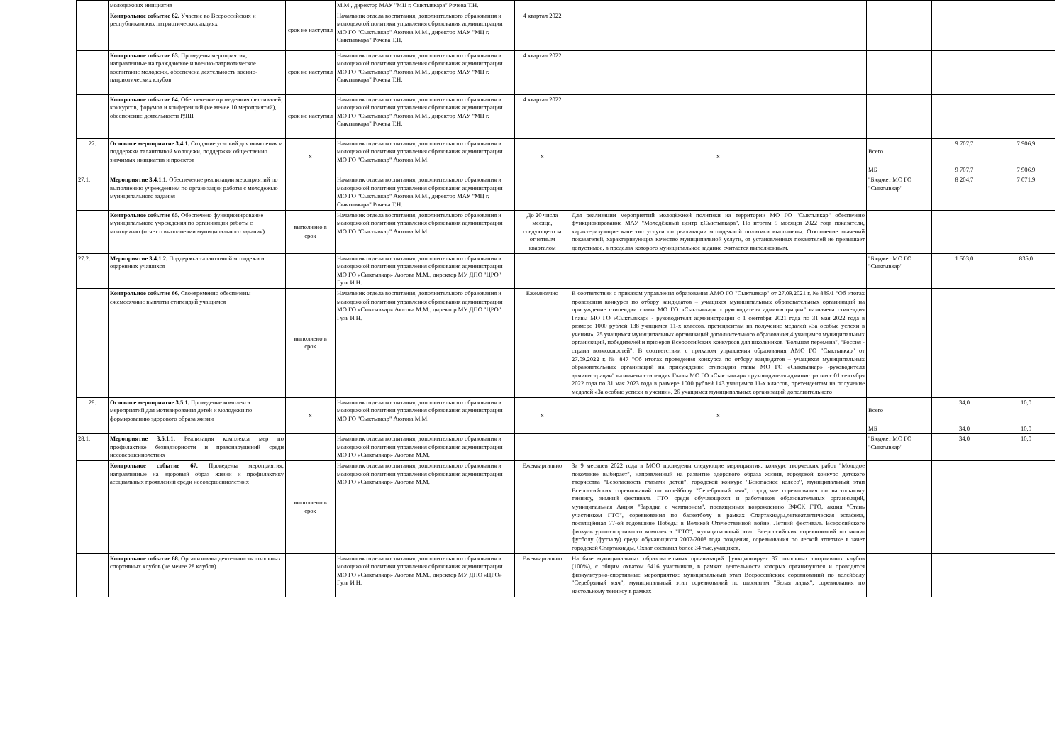| | молодежных инициатив | | М.М., директор МАУ "МЦ г. Сыктывкара" Рочева Т.Н. | | | | | |
| | Контрольное событие 62. Участие во Всероссийских и республиканских патриотических акциях | срок не наступил | Начальник отдела воспитания, дополнительного образования и молодежной политики управления образования администрации МО ГО "Сыктывкар" Аюгова М.М., директор МАУ "МЦ г. Сыктывкара" Рочева Т.Н. | 4 квартал 2022 | | | | |
| | Контрольное событие 63. Проведены мероприятия, направленные на гражданское и военно-патриотическое воспитание молодежи, обеспечена деятельность военно-патриотических клубов | срок не наступил | Начальник отдела воспитания, дополнительного образования и молодежной политики управления образования администрации МО ГО "Сыктывкар" Аюгова М.М., директор МАУ "МЦ г. Сыктывкара" Рочева Т.Н. | 4 квартал 2022 | | | | |
| | Контрольное событие 64. Обеспечение проведенния фестивалей, конкурсов, форумов и конференций (не менее 10 мероприятий), обеспечение деятельности РДШ | срок не наступил | Начальник отдела воспитания, дополнительного образования и молодежной политики управления образования администрации МО ГО "Сыктывкар" Аюгова М.М., директор МАУ "МЦ г. Сыктывкара" Рочева Т.Н. | 4 квартал 2022 | | | | |
| 27. | Основное мероприятие 3.4.1. Создание условий для выявления и поддержки талантливой молодежи, поддержки общественно значимых инициатив и проектов | х | Начальник отдела воспитания, дополнительного образования и молодежной политики управления образования администрации МО ГО "Сыктывкар" Аюгова М.М. | х | х | Всего | 9 707,7 | 7 906,9 |
| | | | | | | МБ | 9 707,7 | 7 906,9 |
| 27.1. | Мероприятие 3.4.1.1. Обеспечение реализации мероприятий по выполнению учреждением по организации работы с молодежью муниципального задания | | Начальник отдела воспитания, дополнительного образования и молодежной политики управления образования администрации МО ГО "Сыктывкар" Аюгова М.М., директор МАУ "МЦ г. Сыктывкара" Рочева Т.Н. | | | "Бюджет МО ГО "Сыктывкар" | 8 204,7 | 7 071,9 |
| | Контрольное событие 65. Обеспечено функционирование муниципального учреждения по организации работы с молодежью (отчет о выполнении муниципального задания) | выполнено в срок | Начальник отдела воспитания, дополнительного образования и молодежной политики управления образования администрации МО ГО "Сыктывкар" Аюгова М.М. | До 20 числа месяца, следующего за отчетным кварталом | Для реализации мероприятий молодёжной политики на территории МО ГО "Сыктывкар" обеспечено функционирование МАУ "Молодёжный центр г.Сыктывкара". По итогам 9 месяцев 2022 года показатели, характеризующие качество услуги по реализации молодежной политики выполнены. Отклонение значений показателей, характеризующих качество муниципальной услуги, от установленных показателей не превышает допустимое, в пределах которого муниципальное задание считается выполненным. | | | |
| 27.2. | Мероприятие 3.4.1.2. Поддержка талантливой молодежи и одаренных учащихся | | Начальник отдела воспитания, дополнительного образования и молодежной политики управления образования администрации МО ГО «Сыктывкар» Аюгова М.М., директор МУ ДПО "ЦРО" Гузь И.Н. | | | "Бюджет МО ГО "Сыктывкар" | 1 503,0 | 835,0 |
| | Контрольное событие 66. Своевременно обеспечены ежемесячные выплаты стипендий учащимся | выполнено в срок | Начальник отдела воспитания, дополнительного образования и молодежной политики управления образования администрации МО ГО «Сыктывкар» Аюгова М.М., директор МУ ДПО "ЦРО" Гузь И.Н. | Ежемесячно | В соответствии с приказом управления образования АМО ГО "Сыктывкар" от 27.09.2021 г. № 889/1 "Об итогах проведения конкурса по отбору кандидатов – учащихся муниципальных образовательных организаций на присуждение стипендии главы МО ГО «Сыктывкар» - руководителя администрации" назначена стипендия Главы МО ГО «Сыктывкар» - руководителя администрации с 1 сентября 2021 года по 31 мая 2022 года в размере 1000 рублей 138 учащимся 11-х классов, претендентам на получение медалей «За особые успехи в учении», 25 учащимся муниципальных организаций дополнительного образования,4 учащимся муниципальных организаций, победителей и призеров Всероссийских конкурсов для школьников "Большая перемена", "Россия - страна возможностей". В соответствии с приказом управления образования АМО ГО "Сыктывкар" от 27.09.2022 г. № 847 "Об итогах проведения конкурса по отбору кандидатов – учащихся муниципальных образовательных организаций на присуждение стипендии главы МО ГО «Сыктывкар» -руководителя администрации" назначена стипендия Главы МО ГО «Сыктывкар» - руководителя администрации с 01 сентября 2022 года по 31 мая 2023 года в размере 1000 рублей 143 учащимся 11-х классов, претендентам на получение медалей «За особые успехи в учении», 26 учащимся муниципальных организаций дополнительного | | | |
| 28. | Основное мероприятие 3.5.1. Проведение комплекса мероприятий для мотивирования детей и молодежи по формированию здорового образа жизни | х | Начальник отдела воспитания, дополнительного образования и молодежной политики управления образования администрации МО ГО "Сыктывкар" Аюгова М.М. | х | х | Всего | 34,0 | 10,0 |
| | | | | | | МБ | 34,0 | 10,0 |
| 28.1. | Мероприятие 3.5.1.1. Реализация комплекса мер по профилактике безнадзорности и правонарушений среди несовершеннолетних | | Начальник отдела воспитания, дополнительного образования и молодежной политики управления образования администрации МО ГО «Сыктывкар» Аюгова М.М. | | | "Бюджет МО ГО "Сыктывкар" | 34,0 | 10,0 |
| | Контрольное событие 67. Проведены мероприятия, направленные на здоровый образ жизни и профилактику асоциальных проявлений среди несовершеннолетних | выполнено в срок | Начальник отдела воспитания, дополнительного образования и молодежной политики управления образования администрации МО ГО «Сыктывкар» Аюгова М.М. | Ежеквартально | За 9 месяцев 2022 года в МОО проведены следующие мероприятия: конкурс творческих работ "Молодое поколение выбирает", направленный на развитие здорового образа жизни, городской конкурс детского творчества "Безопасность глазами детей", городской конкурс "Безопасное колесо", муниципальный этап Всероссийских соревнований по волейболу "Серебряный мяч", городские соревнования по настольному теннису, зимний фестиваль ГТО среди обучающихся и работников образовательных организаций, муниципальная Акция "Зарядка с чемпионом", посвященная возрождению ВФСК ГТО, акция "Стань участником ГТО", соревнования по баскетболу в рамках Спартакиады,легкоатлетическая эстафета, посвящённая 77-ой годовщине Победы в Великой Отечественной войне, Летний фестиваль Всеросийского физкультурно-спортивного комплекса "ГТО", муниципальный этап Всероссийских соревнований по мини-футболу (футзалу) среди обучающихся 2007-2008 года рождения, соревнования по легкой атлетике в зачет городской Спартакиады. Охват составил более 34 тыс.учащихся. | | | |
| | Контрольное событие 68. Организована деятельность школьных спортивных клубов (не менее 28 клубов) | | Начальник отдела воспитания, дополнительного образования и молодежной политики управления образования администрации МО ГО «Сыктывкар» Аюгова М.М., директор МУ ДПО «ЦРО» Гузь И.Н. | Ежеквартально | На базе муниципальных образовательных организаций функционирует 37 школьных спортивных клубов (100%), с общим охватом 6416 участников, в рамках деятельности которых организуются и проводятся физкультурно-спортивные мероприятия: муниципальный этап Всероссийских соревнований по волейболу "Серебряный мяч", муниципальный этап соревнований по шахматам "Белая ладья", соревнования по настольному теннису в рамках | | | |